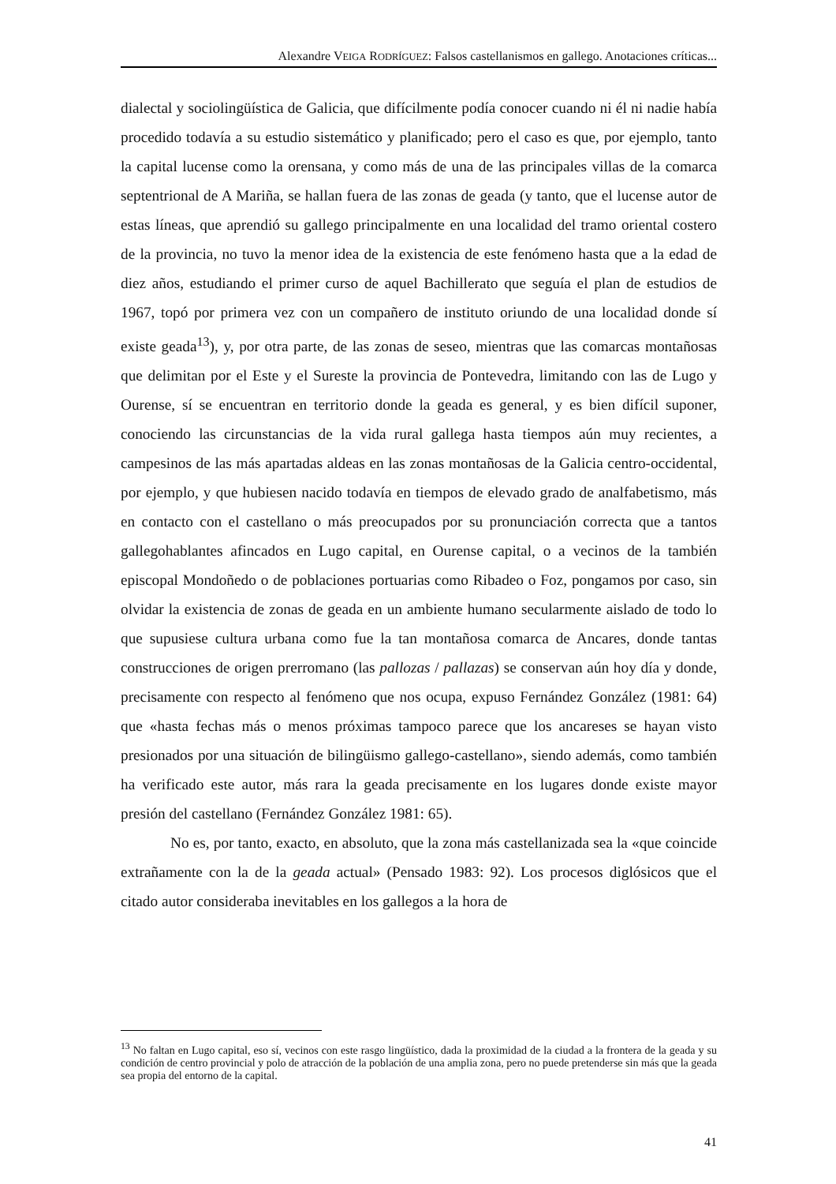Alexandre VEIGA RODRÍGUEZ: Falsos castellanismos en gallego. Anotaciones críticas...
dialectal y sociolingüística de Galicia, que difícilmente podía conocer cuando ni él ni nadie había procedido todavía a su estudio sistemático y planificado; pero el caso es que, por ejemplo, tanto la capital lucense como la orensana, y como más de una de las principales villas de la comarca septentrional de A Mariña, se hallan fuera de las zonas de geada (y tanto, que el lucense autor de estas líneas, que aprendió su gallego principalmente en una localidad del tramo oriental costero de la provincia, no tuvo la menor idea de la existencia de este fenómeno hasta que a la edad de diez años, estudiando el primer curso de aquel Bachillerato que seguía el plan de estudios de 1967, topó por primera vez con un compañero de instituto oriundo de una localidad donde sí existe geada<sup>13</sup>), y, por otra parte, de las zonas de seseo, mientras que las comarcas montañosas que delimitan por el Este y el Sureste la provincia de Pontevedra, limitando con las de Lugo y Ourense, sí se encuentran en territorio donde la geada es general, y es bien difícil suponer, conociendo las circunstancias de la vida rural gallega hasta tiempos aún muy recientes, a campesinos de las más apartadas aldeas en las zonas montañosas de la Galicia centro-occidental, por ejemplo, y que hubiesen nacido todavía en tiempos de elevado grado de analfabetismo, más en contacto con el castellano o más preocupados por su pronunciación correcta que a tantos gallegohablantes afincados en Lugo capital, en Ourense capital, o a vecinos de la también episcopal Mondoñedo o de poblaciones portuarias como Ribadeo o Foz, pongamos por caso, sin olvidar la existencia de zonas de geada en un ambiente humano secularmente aislado de todo lo que supusiese cultura urbana como fue la tan montañosa comarca de Ancares, donde tantas construcciones de origen prerromano (las pallozas / pallazas) se conservan aún hoy día y donde, precisamente con respecto al fenómeno que nos ocupa, expuso Fernández González (1981: 64) que «hasta fechas más o menos próximas tampoco parece que los ancareses se hayan visto presionados por una situación de bilingüismo gallego-castellano», siendo además, como también ha verificado este autor, más rara la geada precisamente en los lugares donde existe mayor presión del castellano (Fernández González 1981: 65).
No es, por tanto, exacto, en absoluto, que la zona más castellanizada sea la «que coincide extrañamente con la de la geada actual» (Pensado 1983: 92). Los procesos diglósicos que el citado autor consideraba inevitables en los gallegos a la hora de
<sup>13</sup> No faltan en Lugo capital, eso sí, vecinos con este rasgo lingüístico, dada la proximidad de la ciudad a la frontera de la geada y su condición de centro provincial y polo de atracción de la población de una amplia zona, pero no puede pretenderse sin más que la geada sea propia del entorno de la capital.
41